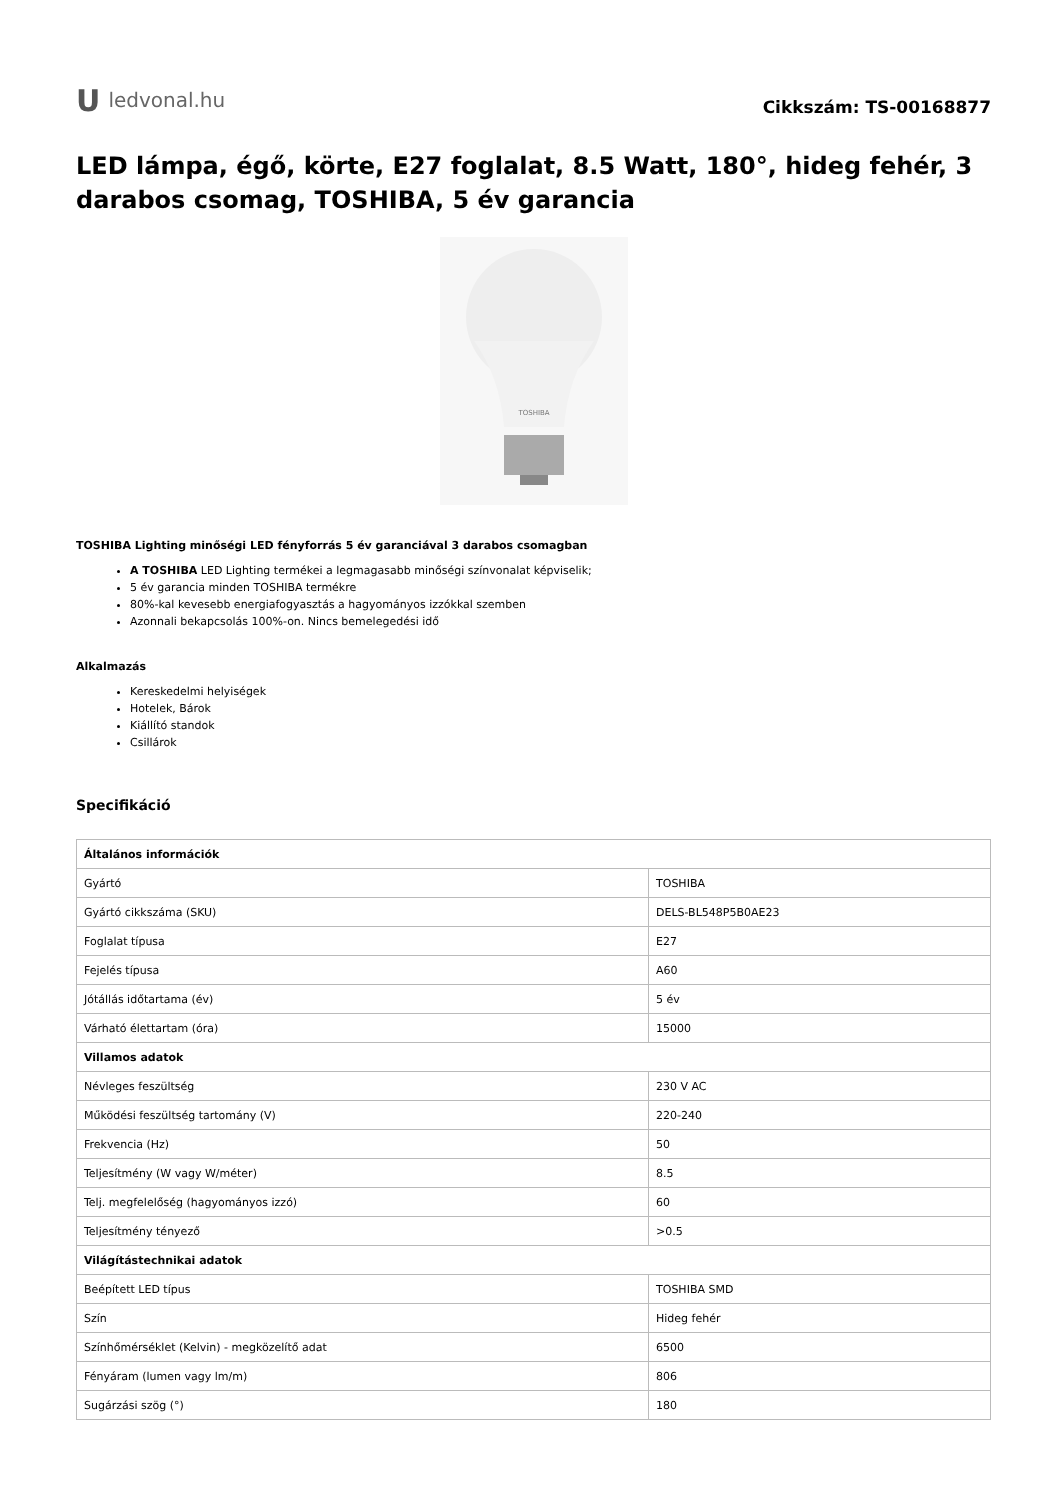U ledvonal.hu
Cikkszám: TS-00168877
LED lámpa, égő, körte, E27 foglalat, 8.5 Watt, 180°, hideg fehér, 3 darabos csomag, TOSHIBA, 5 év garancia
TOSHIBA
TOSHIBA Lighting minőségi LED fényforrás 5 év garanciával 3 darabos csomagban
A TOSHIBA LED Lighting termékei a legmagasabb minőségi színvonalat képviselik;
5 év garancia minden TOSHIBA termékre
80%-kal kevesebb energiafogyasztás a hagyományos izzókkal szemben
Azonnali bekapcsolás 100%-on. Nincs bemelegedési idő
Alkalmazás
Kereskedelmi helyiségek
Hotelek, Bárok
Kiállító standok
Csillárok
Specifikáció
| Általános információk | |
| --- | --- |
| Gyártó | TOSHIBA |
| Gyártó cikkszáma (SKU) | DELS-BL548P5B0AE23 |
| Foglalat típusa | E27 |
| Fejelés típusa | A60 |
| Jótállás időtartama (év) | 5 év |
| Várható élettartam (óra) | 15000 |
| Villamos adatok | |
| Névleges feszültség | 230 V AC |
| Működési feszültség tartomány (V) | 220-240 |
| Frekvencia (Hz) | 50 |
| Teljesítmény (W vagy W/méter) | 8.5 |
| Telj. megfelelőség (hagyományos izzó) | 60 |
| Teljesítmény tényező | >0.5 |
| Világítástechnikai adatok | |
| Beépített LED típus | TOSHIBA SMD |
| Szín | Hideg fehér |
| Színhőmérséklet (Kelvin) - megközelítő adat | 6500 |
| Fényáram (lumen vagy lm/m) | 806 |
| Sugárzási szög (°) | 180 |